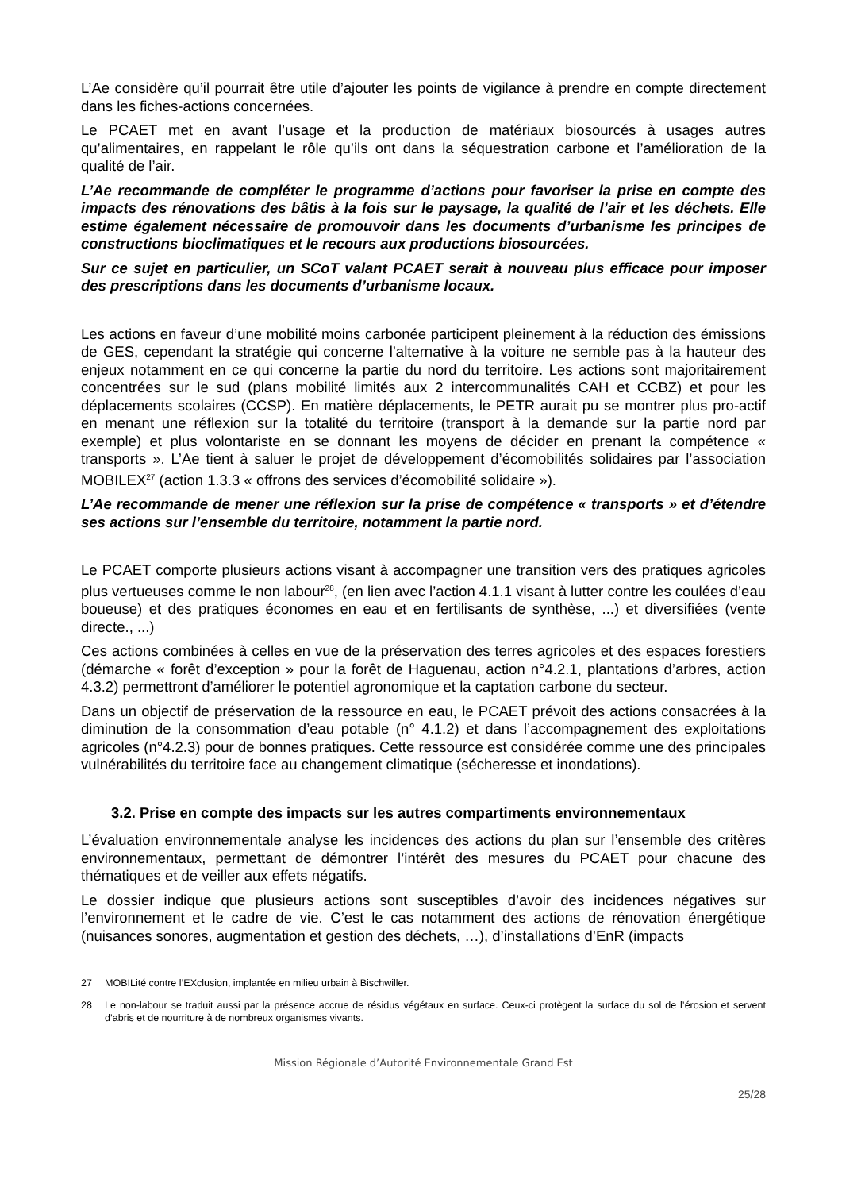L’Ae considère qu’il pourrait être utile d’ajouter les points de vigilance à prendre en compte directement dans les fiches-actions concernées.
Le PCAET met en avant l’usage et la production de matériaux biosourcés à usages autres qu’alimentaires, en rappelant le rôle qu’ils ont dans la séquestration carbone et l’amélioration de la qualité de l’air.
L’Ae recommande de compléter le programme d’actions pour favoriser la prise en compte des impacts des rénovations des bâtis à la fois sur le paysage, la qualité de l’air et les déchets. Elle estime également nécessaire de promouvoir dans les documents d’urbanisme les principes de constructions bioclimatiques et le recours aux productions biosourcées.
Sur ce sujet en particulier, un SCoT valant PCAET serait à nouveau plus efficace pour imposer des prescriptions dans les documents d’urbanisme locaux.
Les actions en faveur d’une mobilité moins carbonée participent pleinement à la réduction des émissions de GES, cependant la stratégie qui concerne l’alternative à la voiture ne semble pas à la hauteur des enjeux notamment en ce qui concerne la partie du nord du territoire. Les actions sont majoritairement concentrées sur le sud (plans mobilité limités aux 2 intercommunalités CAH et CCBZ) et pour les déplacements scolaires (CCSP). En matière déplacements, le PETR aurait pu se montrer plus pro-actif en menant une réflexion sur la totalité du territoire (transport à la demande sur la partie nord par exemple) et plus volontariste en se donnant les moyens de décider en prenant la compétence « transports ». L’Ae tient à saluer le projet de développement d’écomobilités solidaires par l’association MOBILEX<sup>27</sup> (action 1.3.3 « offrons des services d’écomobilité solidaire »).
L’Ae recommande de mener une réflexion sur la prise de compétence « transports » et d’étendre ses actions sur l’ensemble du territoire, notamment la partie nord.
Le PCAET comporte plusieurs actions visant à accompagner une transition vers des pratiques agricoles plus vertueuses comme le non labour<sup>28</sup>, (en lien avec l’action 4.1.1 visant à lutter contre les coulées d’eau boueuse) et des pratiques économes en eau et en fertilisants de synthèse, ...) et diversifiées (vente directe., ...)
Ces actions combinées à celles en vue de la préservation des terres agricoles et des espaces forestiers (démarche « forêt d’exception » pour la forêt de Haguenau, action n°4.2.1, plantations d’arbres, action 4.3.2) permettront d’améliorer le potentiel agronomique et la captation carbone du secteur.
Dans un objectif de préservation de la ressource en eau, le PCAET prévoit des actions consacrées à la diminution de la consommation d’eau potable (n° 4.1.2) et dans l’accompagnement des exploitations agricoles (n°4.2.3) pour de bonnes pratiques. Cette ressource est considérée comme une des principales vulnérabilités du territoire face au changement climatique (sécheresse et inondations).
3.2. Prise en compte des impacts sur les autres compartiments environnementaux
L’évaluation environnementale analyse les incidences des actions du plan sur l’ensemble des critères environnementaux, permettant de démontrer l’intérêt des mesures du PCAET pour chacune des thématiques et de veiller aux effets négatifs.
Le dossier indique que plusieurs actions sont susceptibles d’avoir des incidences négatives sur l’environnement et le cadre de vie. C’est le cas notamment des actions de rénovation énergétique (nuisances sonores, augmentation et gestion des déchets, …), d’installations d’EnR (impacts
27 MOBILité contre l’EXclusion, implantée en milieu urbain à Bischwiller.
28 Le non-labour se traduit aussi par la présence accrue de résidus végétaux en surface. Ceux-ci protègent la surface du sol de l’érosion et servent d’abris et de nourriture à de nombreux organismes vivants.
Mission Régionale d’Autorité Environnementale Grand Est
25/28